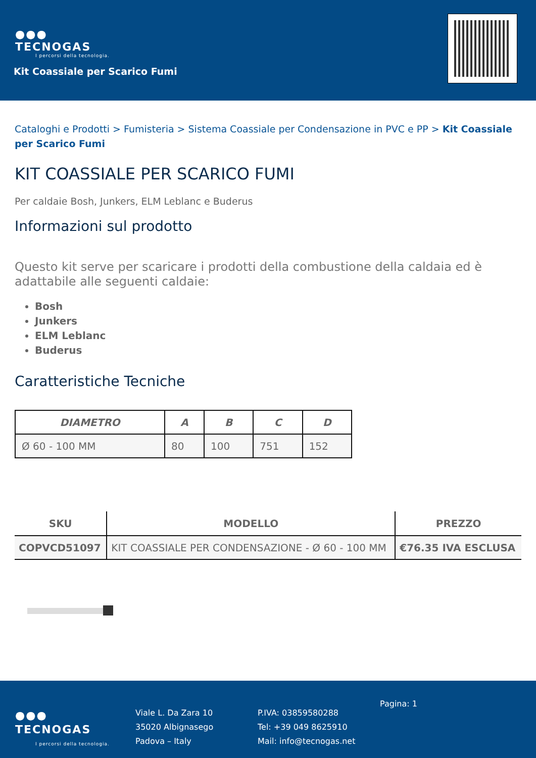●●●
TECNOGAS
I percorsi della tecnologia.
Kit Coassiale per Scarico Fumi
Cataloghi e Prodotti > Fumisteria > Sistema Coassiale per Condensazione in PVC e PP > Kit Coassiale per Scarico Fumi
KIT COASSIALE PER SCARICO FUMI
Per caldaie Bosh, Junkers, ELM Leblanc e Buderus
Informazioni sul prodotto
Questo kit serve per scaricare i prodotti della combustione della caldaia ed è adattabile alle seguenti caldaie:
Bosh
Junkers
ELM Leblanc
Buderus
Caratteristiche Tecniche
| DIAMETRO | A | B | C | D |
| --- | --- | --- | --- | --- |
| Ø 60 - 100 MM | 80 | 100 | 751 | 152 |
| SKU | MODELLO | PREZZO |
| --- | --- | --- |
| COPVCD51097 | KIT COASSIALE PER CONDENSAZIONE - Ø 60 - 100 MM | €76.35 IVA ESCLUSA |
●●●
TECNOGAS
I percorsi della tecnologia.
Viale L. Da Zara 10
35020 Albignasego
Padova – Italy
P.IVA: 03859580288
Tel: +39 049 8625910
Mail: info@tecnogas.net
Pagina: 1